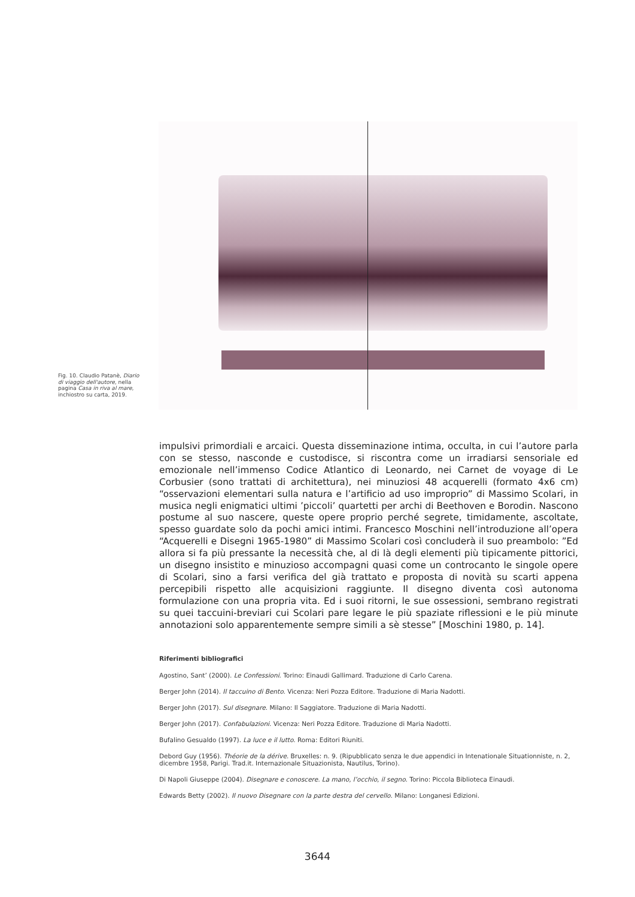Fig. 10. Claudio Patanè, Diario di viaggio dell'autore, nella pagina Casa in riva al mare, inchiostro su carta, 2019.
impulsivi primordiali e arcaici. Questa disseminazione intima, occulta, in cui l’autore parla con se stesso, nasconde e custodisce, si riscontra come un irradiarsi sensoriale ed emozionale nell’immenso Codice Atlantico di Leonardo, nei Carnet de voyage di Le Corbusier (sono trattati di architettura), nei minuziosi 48 acquerelli (formato 4x6 cm) “osservazioni elementari sulla natura e l’artificio ad uso improprio” di Massimo Scolari, in musica negli enigmatici ultimi ’piccoli’ quartetti per archi di Beethoven e Borodin. Nascono postume al suo nascere, queste opere proprio perché segrete, timidamente, ascoltate, spesso guardate solo da pochi amici intimi. Francesco Moschini nell’introduzione all’opera “Acquerelli e Disegni 1965-1980” di Massimo Scolari così concluderà il suo preambolo: ”Ed allora si fa più pressante la necessità che, al di là degli elementi più tipicamente pittorici, un disegno insistito e minuzioso accompagni quasi come un controcanto le singole opere di Scolari, sino a farsi verifica del già trattato e proposta di novità su scarti appena percepibili rispetto alle acquisizioni raggiunte. Il disegno diventa così autonoma formulazione con una propria vita. Ed i suoi ritorni, le sue ossessioni, sembrano registrati su quei taccuini-breviari cui Scolari pare legare le più spaziate riflessioni e le più minute annotazioni solo apparentemente sempre simili a sè stesse” [Moschini 1980, p. 14].
Riferimenti bibliografici
Agostino, Sant’ (2000). Le Confessioni. Torino: Einaudi Gallimard. Traduzione di Carlo Carena.
Berger John (2014). Il taccuino di Bento. Vicenza: Neri Pozza Editore. Traduzione di Maria Nadotti.
Berger John (2017). Sul disegnare. Milano: Il Saggiatore. Traduzione di Maria Nadotti.
Berger John (2017). Confabulazioni. Vicenza: Neri Pozza Editore. Traduzione di Maria Nadotti.
Bufalino Gesualdo (1997). La luce e il lutto. Roma: Editori Riuniti.
Debord Guy (1956). Théorie de la dérive. Bruxelles: n. 9. (Ripubblicato senza le due appendici in Intenationale Situationniste, n. 2, dicembre 1958, Parigi. Trad.it. Internazionale Situazionista, Nautilus, Torino).
Di Napoli Giuseppe (2004). Disegnare e conoscere. La mano, l’occhio, il segno. Torino: Piccola Biblioteca Einaudi.
Edwards Betty (2002). Il nuovo Disegnare con la parte destra del cervello. Milano: Longanesi Edizioni.
3644